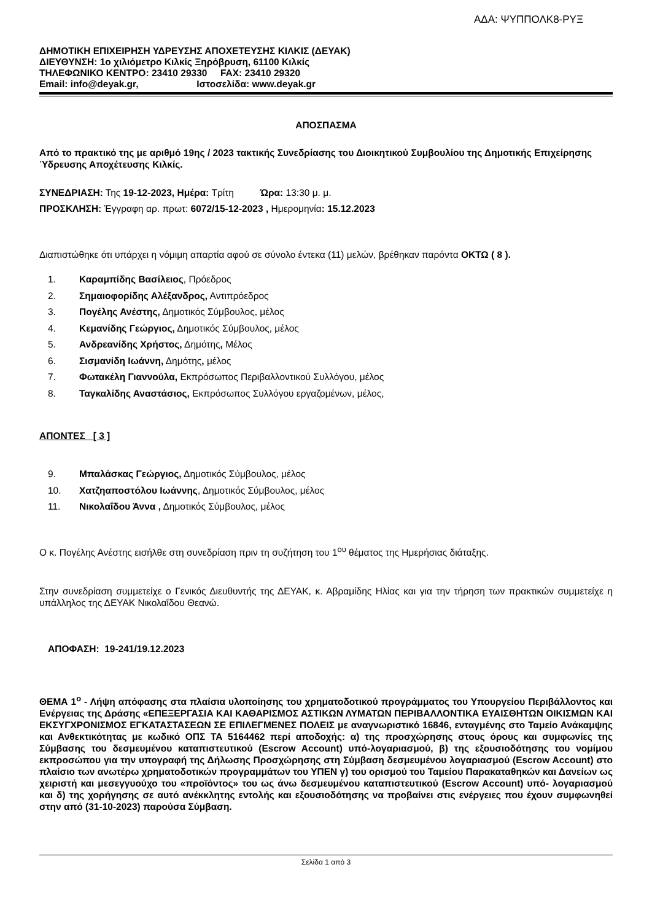ΑΔΑ: ΨΥΠΠΟΛΚ8-ΡΥΞ
ΔΗΜΟΤΙΚΗ ΕΠΙΧΕΙΡΗΣΗ ΥΔΡΕΥΣΗΣ ΑΠΟΧΕΤΕΥΣΗΣ ΚΙΛΚΙΣ (ΔΕΥΑΚ)
ΔΙΕΥΘΥΝΣΗ: 1ο χιλιόμετρο Κιλκίς Ξηρόβρυση, 61100 Κιλκίς
ΤΗΛΕΦΩΝΙΚΟ ΚΕΝΤΡΟ: 23410 29330 FAX: 23410 29320
Email: info@deyak.gr, Ιστοσελίδα: www.deyak.gr
ΑΠΟΣΠΑΣΜΑ
Από το πρακτικό της με αριθμό 19ης / 2023 τακτικής Συνεδρίασης του Διοικητικού Συμβουλίου της Δημοτικής Επιχείρησης Ύδρευσης Αποχέτευσης Κιλκίς.
ΣΥΝΕΔΡΙΑΣΗ: Της 19-12-2023, Ημέρα: Τρίτη Ώρα: 13:30 μ. μ.
ΠΡΟΣΚΛΗΣΗ: Έγγραφη αρ. πρωτ: 6072/15-12-2023 , Ημερομηνία: 15.12.2023
Διαπιστώθηκε ότι υπάρχει η νόμιμη απαρτία αφού σε σύνολο έντεκα (11) μελών, βρέθηκαν παρόντα ΟΚΤΩ ( 8 ).
1. Καραμπίδης Βασίλειος, Πρόεδρος
2. Σημαιοφορίδης Αλέξανδρος, Αντιπρόεδρος
3. Πογέλης Ανέστης, Δημοτικός Σύμβουλος, μέλος
4. Κεμανίδης Γεώργιος, Δημοτικός Σύμβουλος, μέλος
5. Ανδρεανίδης Χρήστος, Δημότης, Μέλος
6. Σισμανίδη Ιωάννη, Δημότης, μέλος
7. Φωτακέλη Γιαννούλα, Εκπρόσωπος Περιβαλλοντικού Συλλόγου, μέλος
8. Ταγκαλίδης Αναστάσιος, Εκπρόσωπος Συλλόγου εργαζομένων, μέλος,
ΑΠΟΝΤΕΣ [ 3 ]
9. Μπαλάσκας Γεώργιος, Δημοτικός Σύμβουλος, μέλος
10. Χατζηαποστόλου Ιωάννης, Δημοτικός Σύμβουλος, μέλος
11. Νικολαΐδου Άννα , Δημοτικός Σύμβουλος, μέλος
Ο κ. Πογέλης Ανέστης εισήλθε στη συνεδρίαση πριν τη συζήτηση του 1<sup>ου</sup> θέματος της Ημερήσιας διάταξης.
Στην συνεδρίαση συμμετείχε ο Γενικός Διευθυντής της ΔΕΥΑΚ, κ. Αβραμίδης Ηλίας και για την τήρηση των πρακτικών συμμετείχε η υπάλληλος της ΔΕΥΑΚ Νικολαΐδου Θεανώ.
ΑΠΟΦΑΣΗ: 19-241/19.12.2023
ΘΕΜΑ 1<sup>ο</sup> - Λήψη απόφασης στα πλαίσια υλοποίησης του χρηματοδοτικού προγράμματος του Υπουργείου Περιβάλλοντος και Ενέργειας της Δράσης «ΕΠΕΞΕΡΓΑΣΙΑ ΚΑΙ ΚΑΘΑΡΙΣΜΟΣ ΑΣΤΙΚΩΝ ΛΥΜΑΤΩΝ ΠΕΡΙΒΑΛΛΟΝΤΙΚΑ ΕΥΑΙΣΘΗΤΩΝ ΟΙΚΙΣΜΩΝ ΚΑΙ ΕΚΣΥΓΧΡΟΝΙΣΜΟΣ ΕΓΚΑΤΑΣΤΑΣΕΩΝ ΣΕ ΕΠΙΛΕΓΜΕΝΕΣ ΠΟΛΕΙΣ με αναγνωριστικό 16846, ενταγμένης στο Ταμείο Ανάκαμψης και Ανθεκτικότητας με κωδικό ΟΠΣ ΤΑ 5164462 περί αποδοχής: α) της προσχώρησης στους όρους και συμφωνίες της Σύμβασης του δεσμευμένου καταπιστευτικού (Escrow Account) υπό-λογαριασμού, β) της εξουσιοδότησης του νομίμου εκπροσώπου για την υπογραφή της Δήλωσης Προσχώρησης στη Σύμβαση δεσμευμένου λογαριασμού (Escrow Account) στο πλαίσιο των ανωτέρω χρηματοδοτικών προγραμμάτων του ΥΠΕΝ γ) του ορισμού του Ταμείου Παρακαταθηκών και Δανείων ως χειριστή και μεσεγγυούχο του «προϊόντος» του ως άνω δεσμευμένου καταπιστευτικού (Escrow Account) υπό- λογαριασμού και δ) της χορήγησης σε αυτό ανέκκλητης εντολής και εξουσιοδότησης να προβαίνει στις ενέργειες που έχουν συμφωνηθεί στην από (31-10-2023) παρούσα Σύμβαση.
Σελίδα 1 από 3